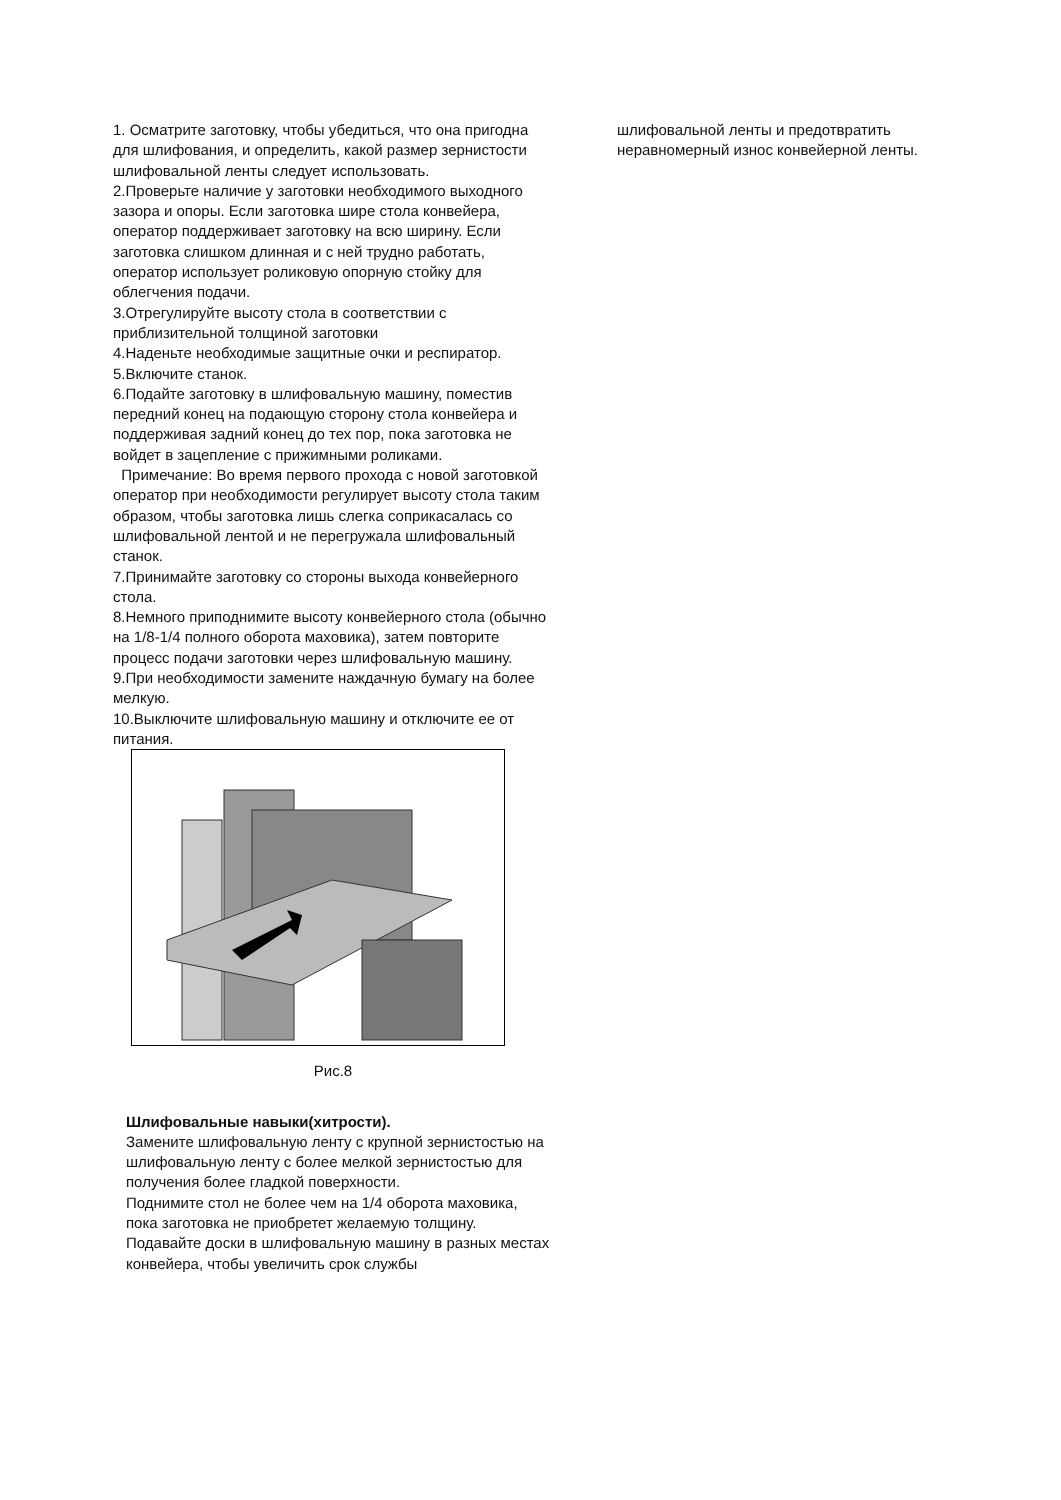1. Осматрите заготовку, чтобы убедиться, что она пригодна для шлифования, и определить, какой размер зернистости шлифовальной ленты следует использовать.
2.Проверьте наличие у заготовки необходимого выходного зазора и опоры. Если заготовка шире стола конвейера, оператор поддерживает заготовку на всю ширину. Если заготовка слишком длинная и с ней трудно работать, оператор использует роликовую опорную стойку для облегчения подачи.
3.Отрегулируйте высоту стола в соответствии с приблизительной толщиной заготовки
4.Наденьте необходимые защитные очки и респиратор.
5.Включите станок.
6.Подайте заготовку в шлифовальную машину, поместив передний конец на подающую сторону стола конвейера и поддерживая задний конец до тех пор, пока заготовка не войдет в зацепление с прижимными роликами.
Примечание: Во время первого прохода с новой заготовкой оператор при необходимости регулирует высоту стола таким образом, чтобы заготовка лишь слегка соприкасалась со шлифовальной лентой и не перегружала шлифовальный станок.
7.Принимайте заготовку со стороны выхода конвейерного стола.
8.Немного приподнимите высоту конвейерного стола (обычно на 1/8-1/4 полного оборота маховика), затем повторите процесс подачи заготовки через шлифовальную машину.
9.При необходимости замените наждачную бумагу на более мелкую.
10.Выключите шлифовальную машину и отключите ее от питания.
Рис.8
Шлифовальные навыки(хитрости).
Замените шлифовальную ленту с крупной зернистостью на шлифовальную ленту с более мелкой зернистостью для получения более гладкой поверхности.
Поднимите стол не более чем на 1/4 оборота маховика, пока заготовка не приобретет желаемую толщину.
Подавайте доски в шлифовальную машину в разных местах конвейера, чтобы увеличить срок службы
шлифовальной ленты и предотвратить неравномерный износ конвейерной ленты.